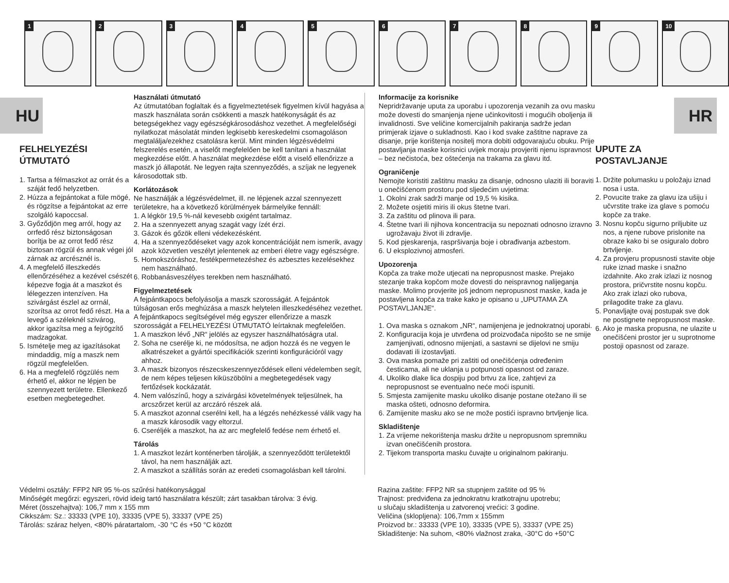1
2
3
4
5
6
7
8
9
10
HU
FELHELYEZÉSI
ÚTMUTATÓ
1. Tartsa a félmaszkot az orrát és a száját fedő helyzetben.
2. Húzza a fejpántokat a füle mögé, és rögzítse a fejpántokat az erre szolgáló kapoccsal.
3. Győződjön meg arról, hogy az orrfedő rész biztonságosan borítja be az orrot fedő rész biztosan rögzül és annak végei jól zárnak az arcrésznél is.
4. A megfelelő illeszkedés ellenőrzéséhez a kezével csészét képezve fogja át a maszkot és lélegezzen intenzíven. Ha szivárgást észlel az orrnál, szorítsa az orrot fedő részt. Ha a levegő a széleknél szivárog, akkor igazítsa meg a fejrögzítő madzagokat.
5. Ismételje meg az igazításokat mindaddig, míg a maszk nem rögzül megfelelően.
6. Ha a megfelelő rögzülés nem érhető el, akkor ne lépjen be szennyezett területre. Ellenkező esetben megbetegedhet.
Használati útmutató
Az útmutatóban foglaltak és a figyelmeztetések figyelmen kívül hagyása a maszk használata során csökkenti a maszk hatékonyságát és az betegségekhez vagy egészségkárosodáshoz vezethet. A megfelelőségi nyilatkozat másolatát minden legkisebb kereskedelmi csomagoláson megtalálja/ezekhez csatolásra kerül. Mint minden légzésvédelmi felszerelés esetén, a viselőt megfelelően be kell tanítani a használat megkezdése előtt. A használat megkezdése előtt a viselő ellenőrizze a maszk jó állapotát. Ne legyen rajta szennyeződés, a szíjak ne legyenek károsodottak stb.
Korlátozások
Ne használják a légzésvédelmet, ill. ne lépjenek azzal szennyezett területekre, ha a következő körülmények bármelyike fennáll:
1. A légkör 19,5 %-nál kevesebb oxigént tartalmaz.
2. Ha a szennyezett anyag szagát vagy ízét érzi.
3. Gázok és gőzök elleni védekezésként.
4. Ha a szennyeződéseket vagy azok koncentrációját nem ismerik, avagy azok közvetlen veszélyt jelentenek az emberi életre vagy egészségre.
5. Homokszóráshoz, festékpermetezéshez és azbesztes kezelésekhez nem használható.
6. Robbanásveszélyes terekben nem használható.
Figyelmeztetések
A fejpántkapocs befolyásolja a maszk szorosságát. A fejpántok túlságosan erős meghúzása a maszk helytelen illeszkedéséhez vezethet. A fejpántkapocs segítségével még egyszer ellenőrizze a maszk szorosságát a FELHELYEZÉSI ÚTMUTATÓ leírtaknak megfelelően.
1. A maszkon lévő „NR“ jelölés az egyszer használhatóságra utal.
2. Soha ne cserélje ki, ne módosítsa, ne adjon hozzá és ne vegyen le alkatrészeket a gyártói specifikációk szerinti konfigurációról vagy ahhoz.
3. A maszk bizonyos részecskeszennyeződések elleni védelemben segít, de nem képes teljesen kiküszöbölni a megbetegedések vagy fertőzések kockázatát.
4. Nem valószínű, hogy a szivárgási követelmények teljesülnek, ha arcszőrzet kerül az arczáró részek alá.
5. A maszkot azonnal cserélni kell, ha a légzés nehézkessé válik vagy ha a maszk károsodik vagy eltorzul.
6. Cseréljék a maszkot, ha az arc megfelelő fedése nem érhető el.
Tárolás
1. A maszkot lezárt konténerben tárolják, a szennyeződött területektől távol, ha nem használják azt.
2. A maszkot a szállítás során az eredeti csomagolásban kell tárolni.
Informacije za korisnike
Nepridržavanje uputa za uporabu i upozorenja vezanih za ovu masku može dovesti do smanjenja njene učinkovitosti i mogućih oboljenja ili invalidnosti. Sve veličine komercijalnih pakiranja sadrže jedan primjerak izjave o sukladnosti. Kao i kod svake zaštitne naprave za disanje, prije korištenja nositelj mora dobiti odgovarajuću obuku. Prije postavljanja maske korisnici uvijek moraju provjeriti njenu ispravnost – bez nečistoća, bez oštećenja na trakama za glavu itd.
Ograničenje
Nemojte koristiti zaštitnu masku za disanje, odnosno ulaziti ili boraviti u onečišćenom prostoru pod sljedećim uvjetima:
1. Okolni zrak sadrži manje od 19,5 % kisika.
2. Možete osjetiti miris ili okus štetne tvari.
3. Za zaštitu od plinova ili para.
4. Štetne tvari ili njihova koncentracija su nepoznati odnosno izravno ugrožavaju život ili zdravlje.
5. Kod pjeskarenja, raspršivanja boje i obrađivanja azbestom.
6. U eksplozivnoj atmosferi.
Upozorenja
Kopča za trake može utjecati na nepropusnost maske. Prejako stezanje traka kopčom može dovesti do neispravnog nalijeganja maske. Molimo provjerite još jednom nepropusnost maske, kada je postavljena kopča za trake kako je opisano u „UPUTAMA ZA POSTAVLJANJE“.
1. Ova maska s oznakom „NR“, namijenjena je jednokratnoj uporabi.
2. Konfiguracija koja je utvrđena od proizvođača nipošto se ne smije zamjenjivati, odnosno mijenjati, a sastavni se dijelovi ne smiju dodavati ili izostavljati.
3. Ova maska pomaže pri zaštiti od onečišćenja određenim česticama, ali ne uklanja u potpunosti opasnost od zaraze.
4. Ukoliko dlake lica dospiju pod brtvu za lice, zahtjevi za nepropusnost se eventualno neće moći ispuniti.
5. Smjesta zamijenite masku ukoliko disanje postane otežano ili se maska ošteti, odnosno deformira.
6. Zamijenite masku ako se ne može postići ispravno brtvljenje lica.
Skladištenje
1. Za vrijeme nekorištenja masku držite u nepropusnom spremniku izvan onečišćenih prostora.
2. Tijekom transporta masku čuvajte u originalnom pakiranju.
HR
UPUTE ZA
POSTAVLJANJE
1. Držite polumasku u položaju iznad nosa i usta.
2. Povucite trake za glavu iza ušiju i učvrstite trake iza glave s pomoću kopče za trake.
3. Nosnu kopču sigurno priljubite uz nos, a njene rubove prislonite na obraze kako bi se osiguralo dobro brtvljenje.
4. Za provjeru propusnosti stavite obje ruke iznad maske i snažno izdahnite. Ako zrak izlazi iz nosnog prostora, pričvrstite nosnu kopču. Ako zrak izlazi oko rubova, prilagodite trake za glavu.
5. Ponavljajte ovaj postupak sve dok ne postignete nepropusnost maske.
6. Ako je maska propusna, ne ulazite u onečišćeni prostor jer u suprotnome postoji opasnost od zaraze.
Védelmi osztály: FFP2 NR 95 %-os szűrési hatékonysággal
Minőségét megőrzi: egyszeri, rövid ideig tartó használatra készült; zárt tasakban tárolva: 3 évig.
Méret (összehajtva): 106,7 mm x 155 mm
Cikkszám: Sz.: 33333 (VPE 10), 33335 (VPE 5), 33337 (VPE 25)
Tárolás: száraz helyen, <80% páratartalom, -30 °C és +50 °C között
Razina zaštite: FFP2 NR sa stupnjem zaštite od 95 %
Trajnost: predviđena za jednokratnu kratkotrajnu upotrebu;
u slučaju skladištenja u zatvorenoj vrećici: 3 godine.
Veličina (sklopljena): 106,7mm x 155mm
Proizvod br.: 33333 (VPE 10), 33335 (VPE 5), 33337 (VPE 25)
Skladištenje: Na suhom, <80% vlažnost zraka, -30°C do +50°C